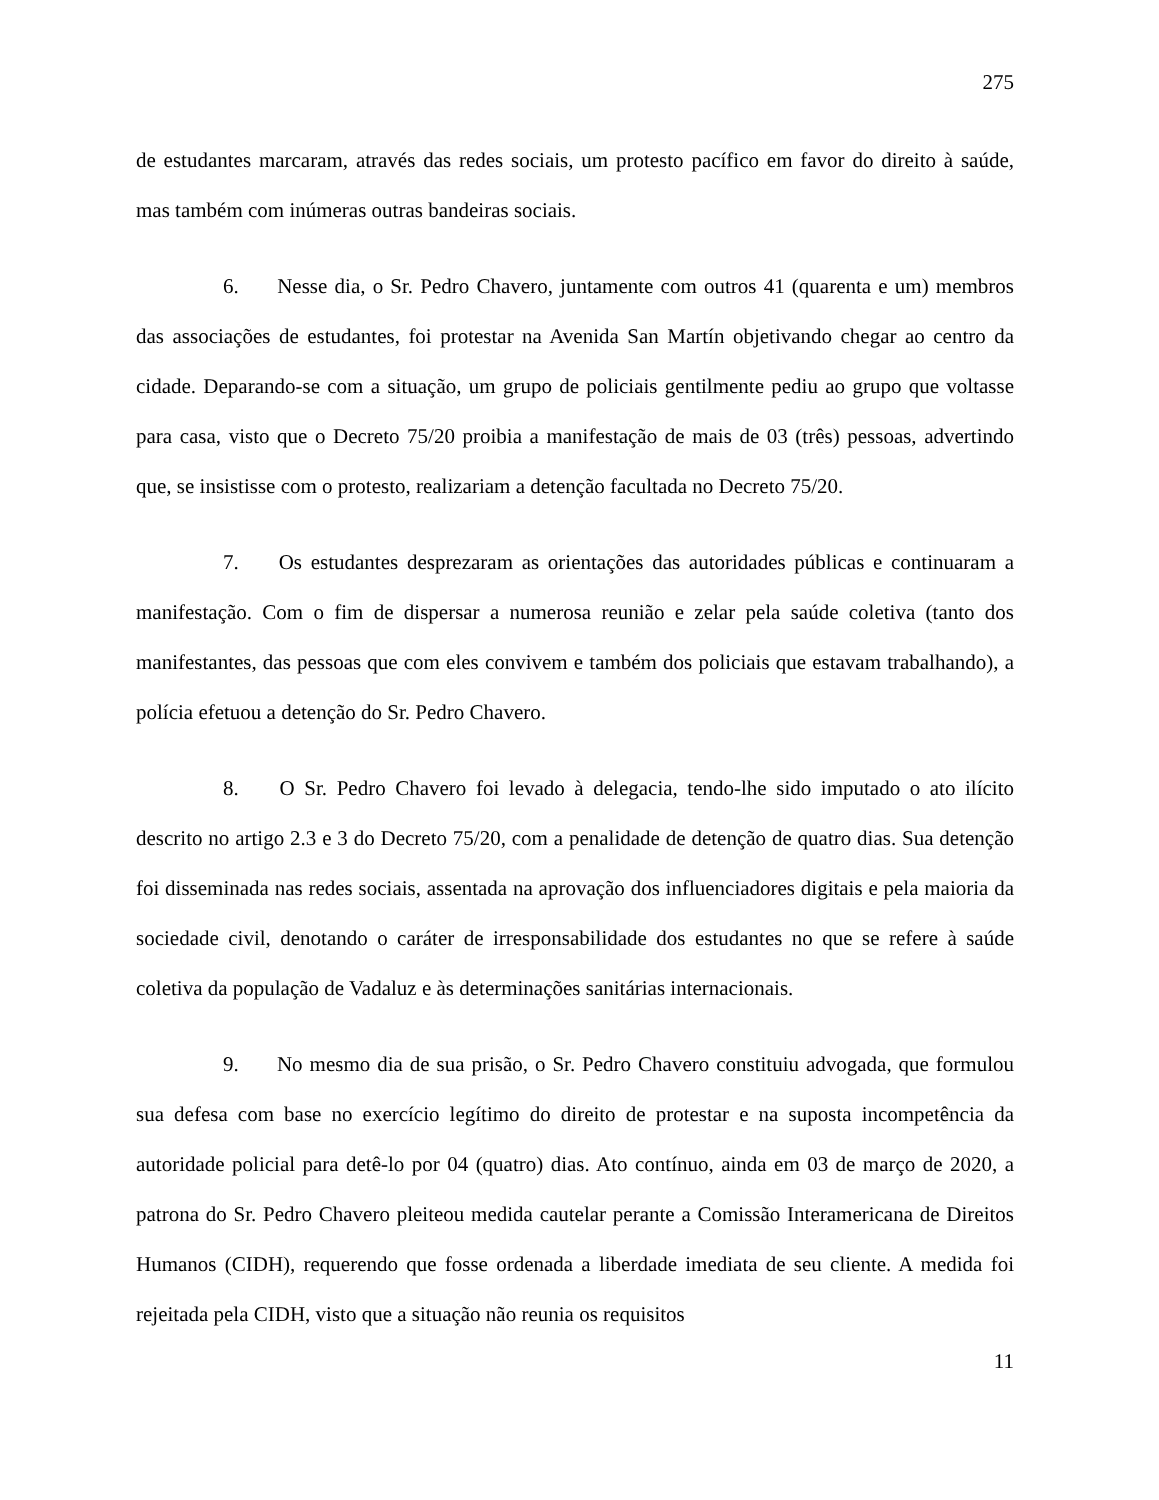275
de estudantes marcaram, através das redes sociais, um protesto pacífico em favor do direito à saúde, mas também com inúmeras outras bandeiras sociais.
6. Nesse dia, o Sr. Pedro Chavero, juntamente com outros 41 (quarenta e um) membros das associações de estudantes, foi protestar na Avenida San Martín objetivando chegar ao centro da cidade. Deparando-se com a situação, um grupo de policiais gentilmente pediu ao grupo que voltasse para casa, visto que o Decreto 75/20 proibia a manifestação de mais de 03 (três) pessoas, advertindo que, se insistisse com o protesto, realizariam a detenção facultada no Decreto 75/20.
7. Os estudantes desprezaram as orientações das autoridades públicas e continuaram a manifestação. Com o fim de dispersar a numerosa reunião e zelar pela saúde coletiva (tanto dos manifestantes, das pessoas que com eles convivem e também dos policiais que estavam trabalhando), a polícia efetuou a detenção do Sr. Pedro Chavero.
8. O Sr. Pedro Chavero foi levado à delegacia, tendo-lhe sido imputado o ato ilícito descrito no artigo 2.3 e 3 do Decreto 75/20, com a penalidade de detenção de quatro dias. Sua detenção foi disseminada nas redes sociais, assentada na aprovação dos influenciadores digitais e pela maioria da sociedade civil, denotando o caráter de irresponsabilidade dos estudantes no que se refere à saúde coletiva da população de Vadaluz e às determinações sanitárias internacionais.
9. No mesmo dia de sua prisão, o Sr. Pedro Chavero constituiu advogada, que formulou sua defesa com base no exercício legítimo do direito de protestar e na suposta incompetência da autoridade policial para detê-lo por 04 (quatro) dias. Ato contínuo, ainda em 03 de março de 2020, a patrona do Sr. Pedro Chavero pleiteou medida cautelar perante a Comissão Interamericana de Direitos Humanos (CIDH), requerendo que fosse ordenada a liberdade imediata de seu cliente. A medida foi rejeitada pela CIDH, visto que a situação não reunia os requisitos
11